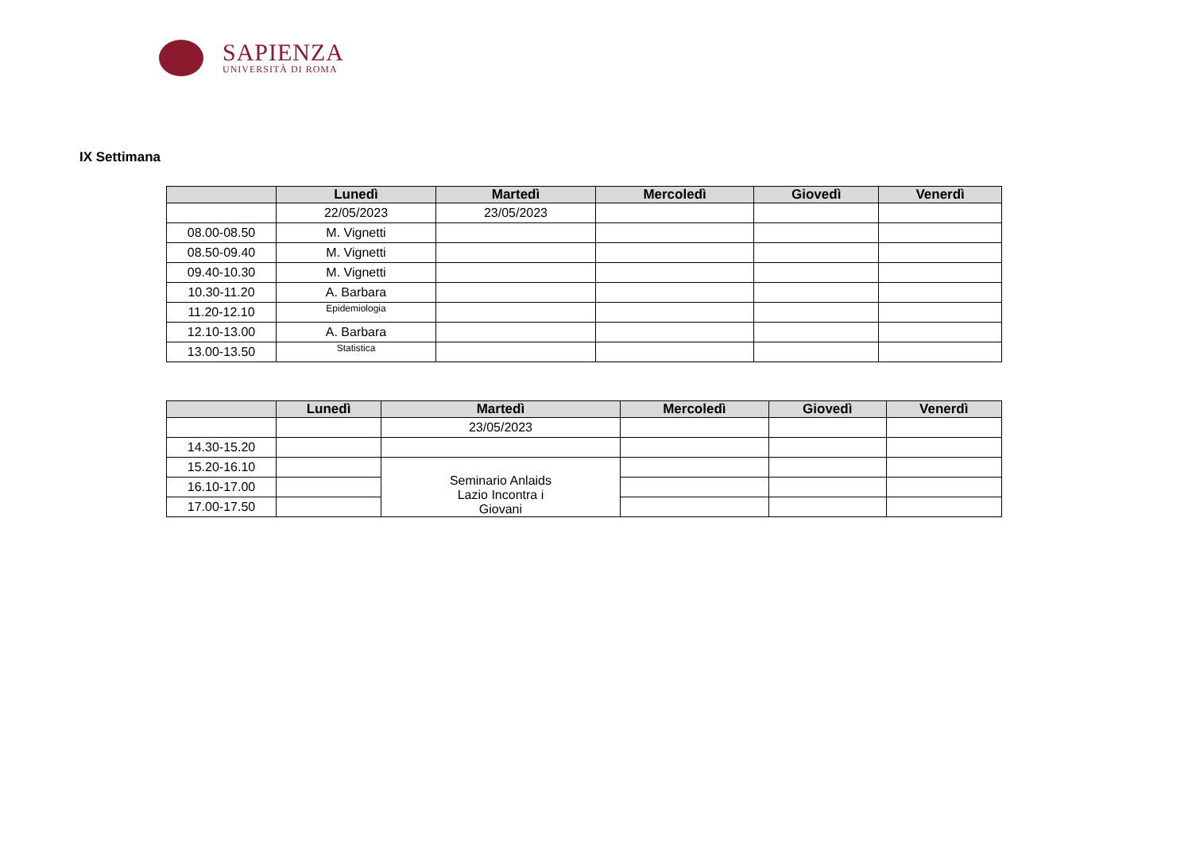SAPIENZA
UNIVERSITÀ DI ROMA
IX Settimana
| | Lunedì | Martedì | Mercoledì | Giovedì | Venerdì |
| --- | --- | --- | --- | --- | --- |
| | 22/05/2023 | 23/05/2023 | | | |
| 08.00-08.50 | M. Vignetti | | | | |
| 08.50-09.40 | M. Vignetti | | | | |
| 09.40-10.30 | M. Vignetti | | | | |
| 10.30-11.20 | A. Barbara | | | | |
| 11.20-12.10 | Epidemiologia | | | | |
| 12.10-13.00 | A. Barbara | | | | |
| 13.00-13.50 | Statistica | | | | |
| | Lunedì | Martedì | Mercoledì | Giovedì | Venerdì |
| --- | --- | --- | --- | --- | --- |
| | | 23/05/2023 | | | |
| 14.30-15.20 | | | | | |
| 15.20-16.10 | | Seminario Anlaids Lazio Incontra i Giovani | | | |
| 16.10-17.00 | | | | | |
| 17.00-17.50 | | | | | |